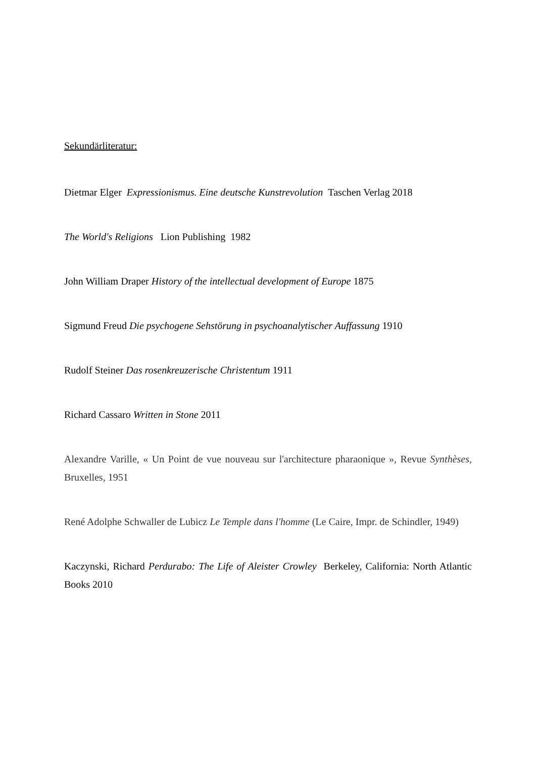Sekundärliteratur:
Dietmar Elger Expressionismus. Eine deutsche Kunstrevolution Taschen Verlag 2018
The World's Religions Lion Publishing 1982
John William Draper History of the intellectual development of Europe 1875
Sigmund Freud Die psychogene Sehstörung in psychoanalytischer Auffassung 1910
Rudolf Steiner Das rosenkreuzerische Christentum 1911
Richard Cassaro Written in Stone 2011
Alexandre Varille, « Un Point de vue nouveau sur l'architecture pharaonique », Revue Synthèses, Bruxelles, 1951
René Adolphe Schwaller de Lubicz Le Temple dans l'homme (Le Caire, Impr. de Schindler, 1949)
Kaczynski, Richard Perdurabo: The Life of Aleister Crowley Berkeley, California: North Atlantic Books 2010